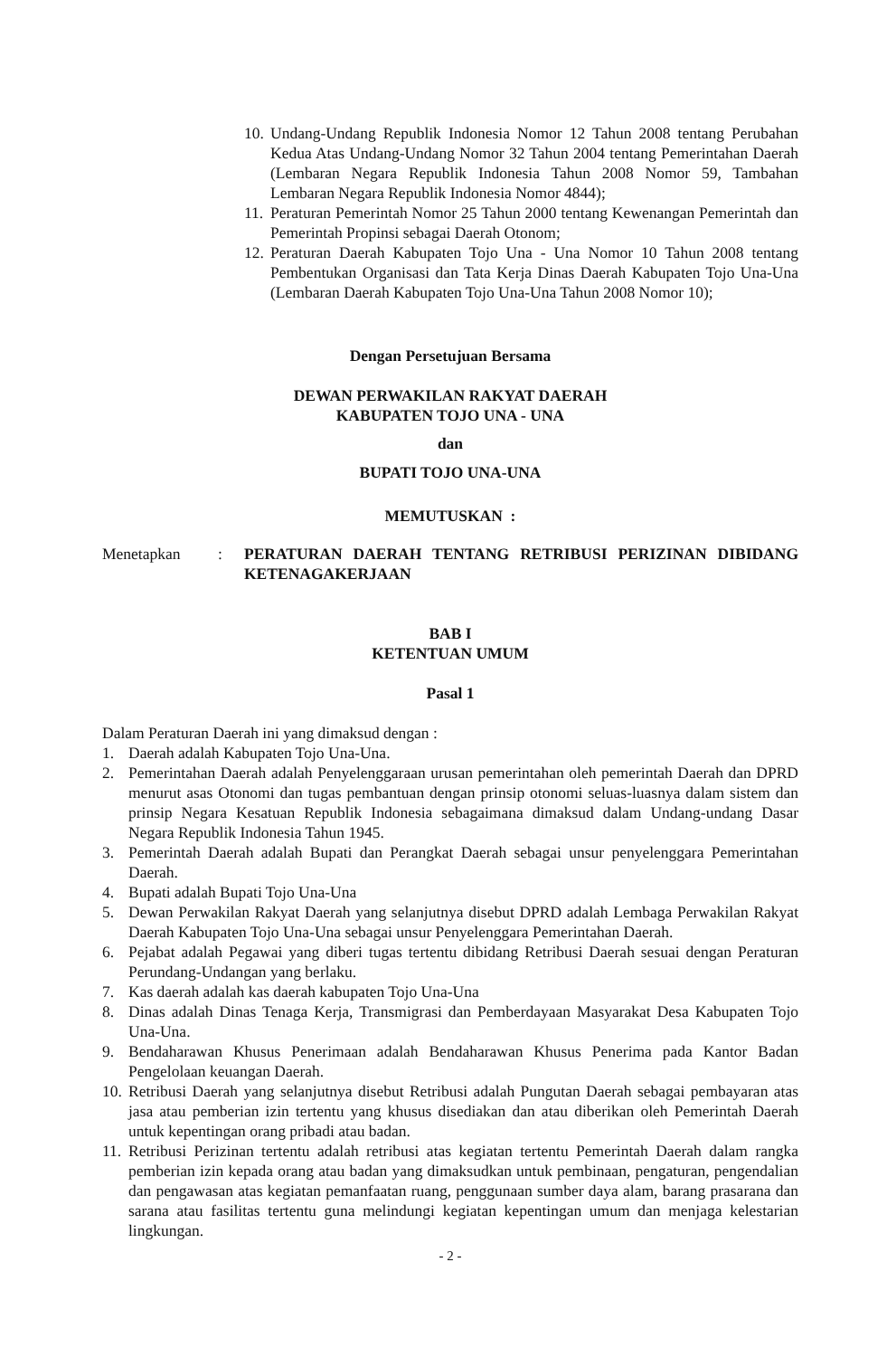10. Undang-Undang Republik Indonesia Nomor 12 Tahun 2008 tentang Perubahan Kedua Atas Undang-Undang Nomor 32 Tahun 2004 tentang Pemerintahan Daerah (Lembaran Negara Republik Indonesia Tahun 2008 Nomor 59, Tambahan Lembaran Negara Republik Indonesia Nomor 4844);
11. Peraturan Pemerintah Nomor 25 Tahun 2000 tentang Kewenangan Pemerintah dan Pemerintah Propinsi sebagai Daerah Otonom;
12. Peraturan Daerah Kabupaten Tojo Una - Una Nomor 10 Tahun 2008 tentang Pembentukan Organisasi dan Tata Kerja Dinas Daerah Kabupaten Tojo Una-Una (Lembaran Daerah Kabupaten Tojo Una-Una Tahun 2008 Nomor 10);
Dengan Persetujuan Bersama
DEWAN PERWAKILAN RAKYAT DAERAH
KABUPATEN TOJO UNA - UNA
dan
BUPATI TOJO UNA-UNA
MEMUTUSKAN :
Menetapkan: PERATURAN DAERAH TENTANG RETRIBUSI PERIZINAN DIBIDANG KETENAGAKERJAAN
BAB I
KETENTUAN UMUM
Pasal 1
Dalam Peraturan Daerah ini yang dimaksud dengan :
1. Daerah adalah Kabupaten Tojo Una-Una.
2. Pemerintahan Daerah adalah Penyelenggaraan urusan pemerintahan oleh pemerintah Daerah dan DPRD menurut asas Otonomi dan tugas pembantuan dengan prinsip otonomi seluas-luasnya dalam sistem dan prinsip Negara Kesatuan Republik Indonesia sebagaimana dimaksud dalam Undang-undang Dasar Negara Republik Indonesia Tahun 1945.
3. Pemerintah Daerah adalah Bupati dan Perangkat Daerah sebagai unsur penyelenggara Pemerintahan Daerah.
4. Bupati adalah Bupati Tojo Una-Una
5. Dewan Perwakilan Rakyat Daerah yang selanjutnya disebut DPRD adalah Lembaga Perwakilan Rakyat Daerah Kabupaten Tojo Una-Una sebagai unsur Penyelenggara Pemerintahan Daerah.
6. Pejabat adalah Pegawai yang diberi tugas tertentu dibidang Retribusi Daerah sesuai dengan Peraturan Perundang-Undangan yang berlaku.
7. Kas daerah adalah kas daerah kabupaten Tojo Una-Una
8. Dinas adalah Dinas Tenaga Kerja, Transmigrasi dan Pemberdayaan Masyarakat Desa Kabupaten Tojo Una-Una.
9. Bendaharawan Khusus Penerimaan adalah Bendaharawan Khusus Penerima pada Kantor Badan Pengelolaan keuangan Daerah.
10. Retribusi Daerah yang selanjutnya disebut Retribusi adalah Pungutan Daerah sebagai pembayaran atas jasa atau pemberian izin tertentu yang khusus disediakan dan atau diberikan oleh Pemerintah Daerah untuk kepentingan orang pribadi atau badan.
11. Retribusi Perizinan tertentu adalah retribusi atas kegiatan tertentu Pemerintah Daerah dalam rangka pemberian izin kepada orang atau badan yang dimaksudkan untuk pembinaan, pengaturan, pengendalian dan pengawasan atas kegiatan pemanfaatan ruang, penggunaan sumber daya alam, barang prasarana dan sarana atau fasilitas tertentu guna melindungi kegiatan kepentingan umum dan menjaga kelestarian lingkungan.
- 2 -